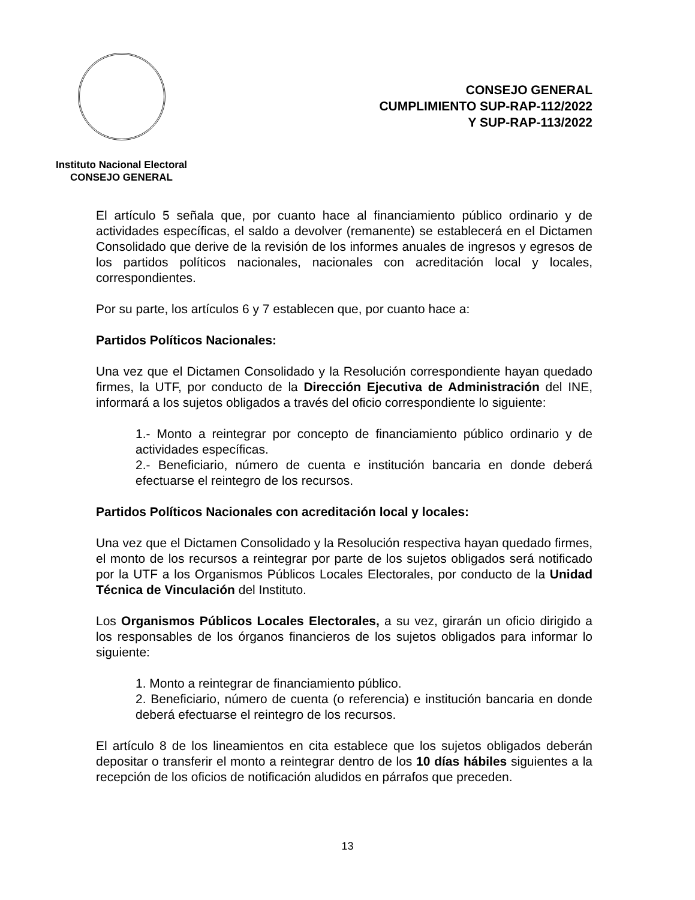Instituto Nacional Electoral
CONSEJO GENERAL
CONSEJO GENERAL
CUMPLIMIENTO SUP-RAP-112/2022
Y SUP-RAP-113/2022
El artículo 5 señala que, por cuanto hace al financiamiento público ordinario y de actividades específicas, el saldo a devolver (remanente) se establecerá en el Dictamen Consolidado que derive de la revisión de los informes anuales de ingresos y egresos de los partidos políticos nacionales, nacionales con acreditación local y locales, correspondientes.
Por su parte, los artículos 6 y 7 establecen que, por cuanto hace a:
Partidos Políticos Nacionales:
Una vez que el Dictamen Consolidado y la Resolución correspondiente hayan quedado firmes, la UTF, por conducto de la Dirección Ejecutiva de Administración del INE, informará a los sujetos obligados a través del oficio correspondiente lo siguiente:
1.- Monto a reintegrar por concepto de financiamiento público ordinario y de actividades específicas.
2.- Beneficiario, número de cuenta e institución bancaria en donde deberá efectuarse el reintegro de los recursos.
Partidos Políticos Nacionales con acreditación local y locales:
Una vez que el Dictamen Consolidado y la Resolución respectiva hayan quedado firmes, el monto de los recursos a reintegrar por parte de los sujetos obligados será notificado por la UTF a los Organismos Públicos Locales Electorales, por conducto de la Unidad Técnica de Vinculación del Instituto.
Los Organismos Públicos Locales Electorales, a su vez, girarán un oficio dirigido a los responsables de los órganos financieros de los sujetos obligados para informar lo siguiente:
1. Monto a reintegrar de financiamiento público.
2. Beneficiario, número de cuenta (o referencia) e institución bancaria en donde deberá efectuarse el reintegro de los recursos.
El artículo 8 de los lineamientos en cita establece que los sujetos obligados deberán depositar o transferir el monto a reintegrar dentro de los 10 días hábiles siguientes a la recepción de los oficios de notificación aludidos en párrafos que preceden.
13